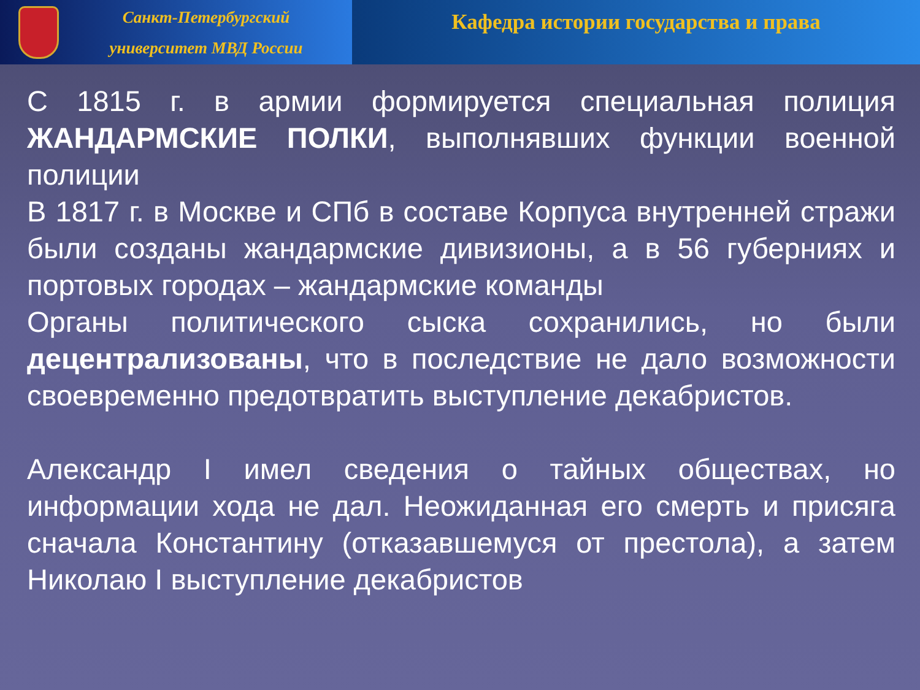Санкт-Петербургский
университет МВД России
Кафедра истории государства и права
С 1815 г. в армии формируется специальная полиция ЖАНДАРМСКИЕ ПОЛКИ, выполнявших функции военной полиции
В 1817 г. в Москве и СПб в составе Корпуса внутренней стражи были созданы жандармские дивизионы, а в 56 губерниях и портовых городах – жандармские команды
Органы политического сыска сохранились, но были децентрализованы, что в последствие не дало возможности своевременно предотвратить выступление декабристов.
Александр I имел сведения о тайных обществах, но информации хода не дал. Неожиданная его смерть и присяга сначала Константину (отказавшемуся от престола), а затем Николаю I выступление декабристов